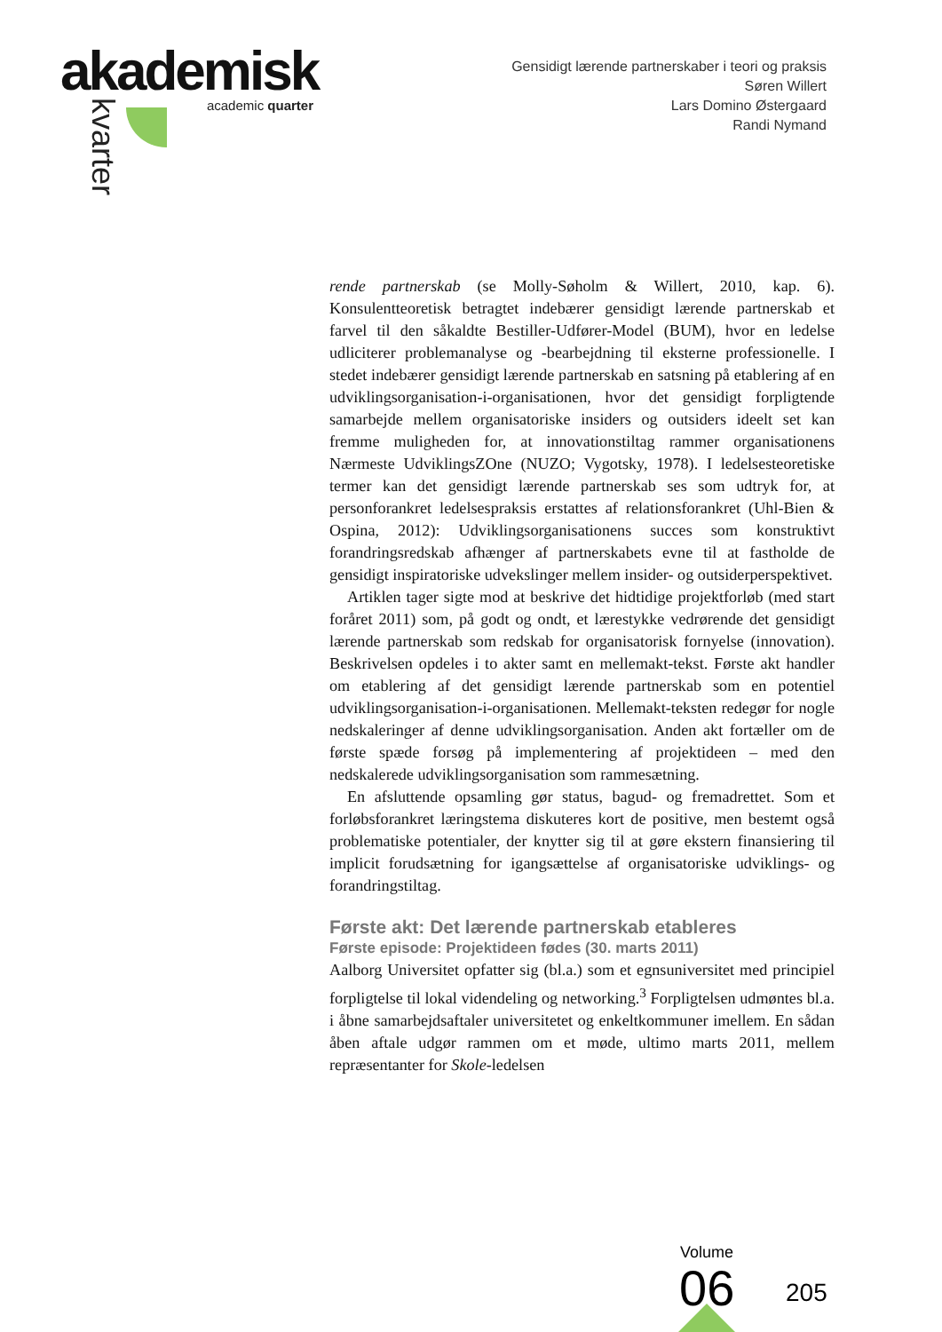akademisk
academic quarter
kvarter
Gensidigt lærende partnerskaber i teori og praksis
Søren Willert
Lars Domino Østergaard
Randi Nymand
rende partnerskab (se Molly-Søholm & Willert, 2010, kap. 6). Konsulentteoretisk betragtet indebærer gensidigt lærende partnerskab et farvel til den såkaldte Bestiller-Udfører-Model (BUM), hvor en ledelse udliciterer problemanalyse og -bearbejdning til eksterne professionelle. I stedet indebærer gensidigt lærende partnerskab en satsning på etablering af en udviklingsorganisation-i-organisationen, hvor det gensidigt forpligtende samarbejde mellem organisatoriske insiders og outsiders ideelt set kan fremme muligheden for, at innovationstiltag rammer organisationens Nærmeste UdviklingsZOne (NUZO; Vygotsky, 1978). I ledelsesteoretiske termer kan det gensidigt lærende partnerskab ses som udtryk for, at personforankret ledelsespraksis erstattes af relationsforankret (Uhl-Bien & Ospina, 2012): Udviklingsorganisationens succes som konstruktivt forandringsredskab afhænger af partnerskabets evne til at fastholde de gensidigt inspiratoriske udvekslinger mellem insider- og outsiderperspektivet.
Artiklen tager sigte mod at beskrive det hidtidige projektforløb (med start foråret 2011) som, på godt og ondt, et lærestykke vedrørende det gensidigt lærende partnerskab som redskab for organisatorisk fornyelse (innovation). Beskrivelsen opdeles i to akter samt en mellemakt-tekst. Første akt handler om etablering af det gensidigt lærende partnerskab som en potentiel udviklingsorganisation-i-organisationen. Mellemakt-teksten redegør for nogle nedskaleringer af denne udviklingsorganisation. Anden akt fortæller om de første spæde forsøg på implementering af projektideen – med den nedskalerede udviklingsorganisation som rammesætning.
En afsluttende opsamling gør status, bagud- og fremadrettet. Som et forløbsforankret læringstema diskuteres kort de positive, men bestemt også problematiske potentialer, der knytter sig til at gøre ekstern finansiering til implicit forudsætning for igangsættelse af organisatoriske udviklings- og forandringstiltag.
Første akt: Det lærende partnerskab etableres
Første episode: Projektideen fødes (30. marts 2011)
Aalborg Universitet opfatter sig (bl.a.) som et egnsuniversitet med principiel forpligtelse til lokal videndeling og networking.<sup>3</sup> Forpligtelsen udmøntes bl.a. i åbne samarbejdsaftaler universitetet og enkeltkommuner imellem. En sådan åben aftale udgør rammen om et møde, ultimo marts 2011, mellem repræsentanter for Skole-ledelsen
Volume
06 205